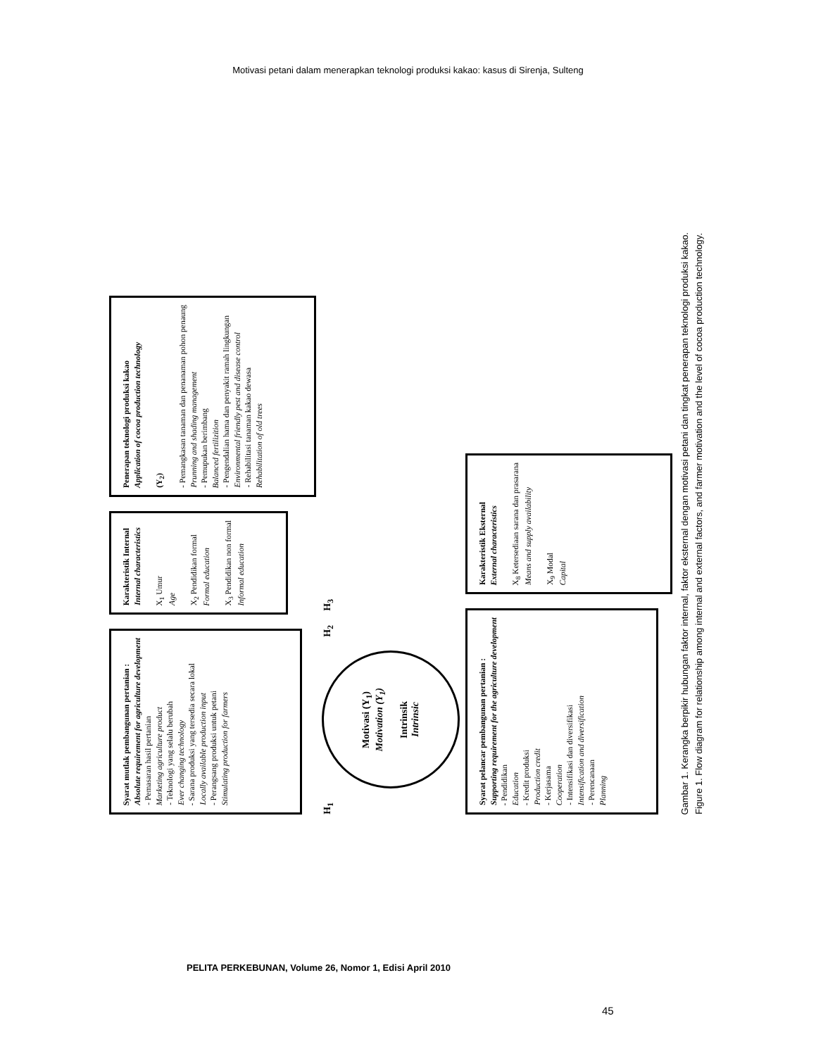Motivasi petani dalam menerapkan teknologi produksi kakao: kasus di Sirenja, Sulteng
Syarat mutlak pembangunan pertanian :
Absolute requirement for agriculture development
- Pemasaran hasil pertanian
Marketing agriculture product
- Teknologi yang selalu berubah
Ever changing technology
- Sarana produksi yang tersedia secara lokal
Locally available production input
- Perangsang produksi untuk petani
Stimulating production for farmers
Karakteristik Internal
Internal characteristics
X<sub>1</sub> Umur
Age
X<sub>2</sub> Pendidikan formal
Formal education
X<sub>3</sub> Pendidikan non formal
Informal education
Penerapan teknologi produksi kakao
Application of cocoa production technology
(Y<sub>2</sub>)
- Pemangkasan tanaman dan penanaman pohon penaung
Prunning and shading management
- Pemupukan berimbang
Balanced fertilizition
- Pengendalian hama dan penyakit ramah lingkungan
Environmental friendly pest and disease control
- Rehabilitasi tanaman kakao dewasa
Rehabilitation of old trees
H<sub>1</sub>
Motivasi (Y<sub>1</sub>)
Motivation (Y<sub>1</sub>)
Intrinsik
Intrinsic
H<sub>2</sub>
H<sub>3</sub>
Syarat pelancar pembangunan pertanian :
Supporting requirement for the agriculture development
- Pendidikan
Education
- Kredit produksi
Production credit
- Kerjasama
Cooperation
- Intensifikasi dan diversifikasi
Intensification and diversification
- Perencanaan
Planning
Karakteristik Eksternal
External characteristics
X<sub>8</sub> Ketersediaan sarana dan prasarana
Means and supply availability
X<sub>9</sub> Modal
Capital
Gambar 1. Kerangka berpikir hubungan faktor internal, faktor eksternal dengan motivasi petani dan tingkat penerapan teknologi produksi kakao.
Figure 1. Flow diagram for relationship among internal and external factors, and farmer motivation and the level of cocoa production technology.
PELITA PERKEBUNAN, Volume 26, Nomor 1, Edisi April 2010
45